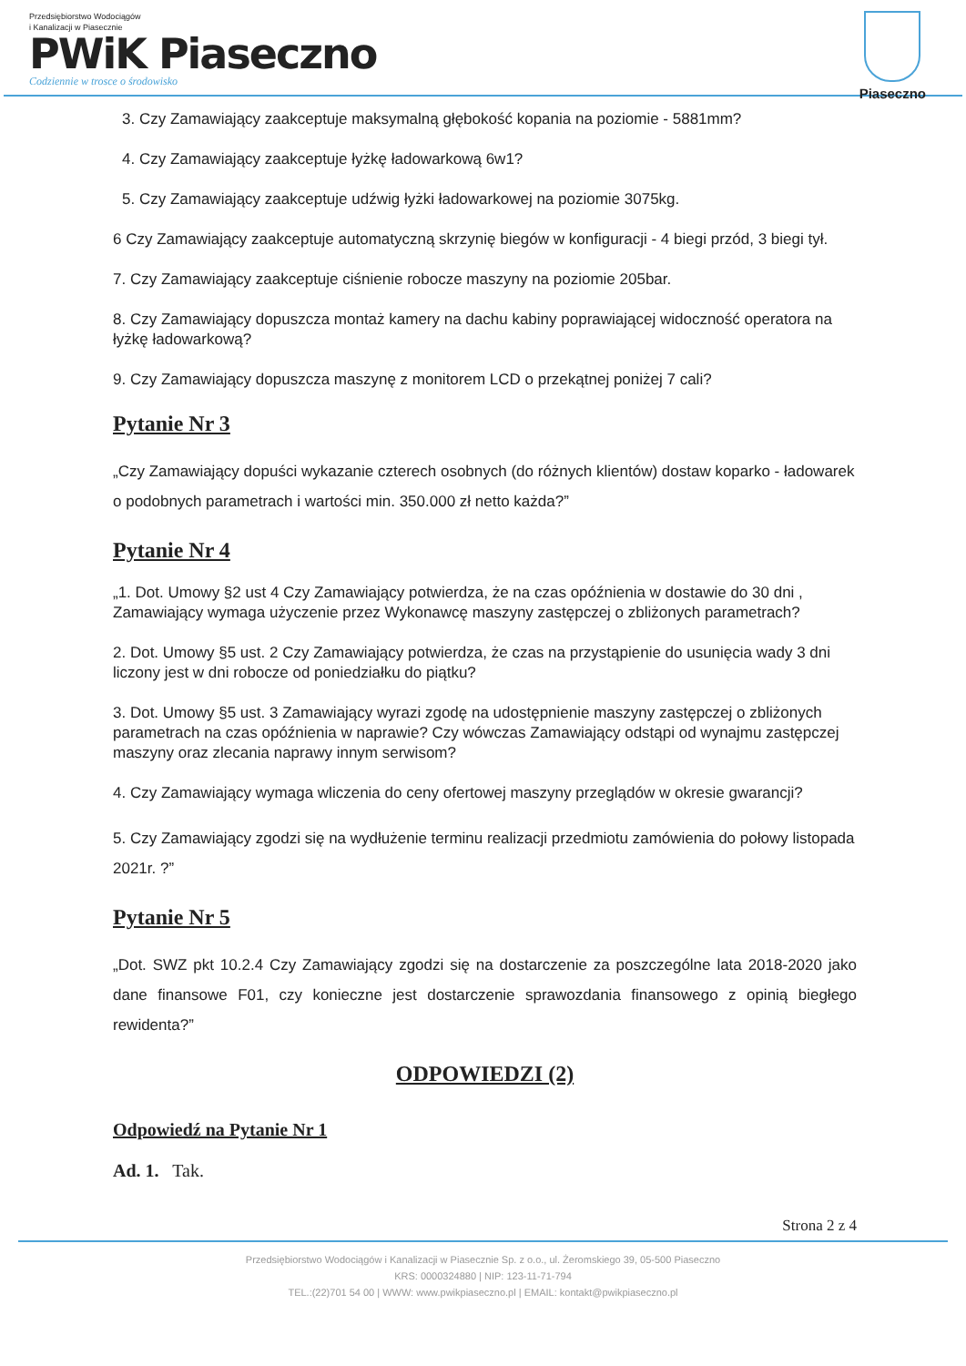Przedsiębiorstwo Wodociągów
i Kanalizacji w Piasecznie
PWiK Piaseczno
Codziennie w trosce o środowisko
Piaseczno
3. Czy Zamawiający zaakceptuje maksymalną głębokość kopania na poziomie - 5881mm?
4. Czy Zamawiający zaakceptuje łyżkę ładowarkową 6w1?
5. Czy Zamawiający zaakceptuje udźwig łyżki ładowarkowej na poziomie 3075kg.
6 Czy Zamawiający zaakceptuje automatyczną skrzynię biegów w konfiguracji - 4 biegi przód, 3 biegi tył.
7. Czy Zamawiający zaakceptuje ciśnienie robocze maszyny na poziomie 205bar.
8. Czy Zamawiający dopuszcza montaż kamery na dachu kabiny poprawiającej widoczność operatora na łyżkę ładowarkową?
9. Czy Zamawiający dopuszcza maszynę z monitorem LCD o przekątnej poniżej 7 cali?
Pytanie Nr 3
„Czy Zamawiający dopuści wykazanie czterech osobnych (do różnych klientów) dostaw koparko - ładowarek o podobnych parametrach i wartości min. 350.000 zł netto każda?”
Pytanie Nr 4
„1. Dot. Umowy §2 ust 4 Czy Zamawiający potwierdza, że na czas opóźnienia w dostawie do 30 dni , Zamawiający wymaga użyczenie przez Wykonawcę maszyny zastępczej o zbliżonych parametrach?
2. Dot. Umowy §5 ust. 2 Czy Zamawiający potwierdza, że czas na przystąpienie do usunięcia wady 3 dni liczony jest w dni robocze od poniedziałku do piątku?
3. Dot. Umowy §5 ust. 3 Zamawiający wyrazi zgodę na udostępnienie maszyny zastępczej o zbliżonych parametrach na czas opóźnienia w naprawie? Czy wówczas Zamawiający odstąpi od wynajmu zastępczej maszyny oraz zlecania naprawy innym serwisom?
4. Czy Zamawiający wymaga wliczenia do ceny ofertowej maszyny przeglądów w okresie gwarancji?
5. Czy Zamawiający zgodzi się na wydłużenie terminu realizacji przedmiotu zamówienia do połowy listopada 2021r. ?”
Pytanie Nr 5
„Dot. SWZ pkt 10.2.4 Czy Zamawiający zgodzi się na dostarczenie za poszczególne lata 2018-2020 jako dane finansowe F01, czy konieczne jest dostarczenie sprawozdania finansowego z opinią biegłego rewidenta?”
ODPOWIEDZI (2)
Odpowiedź na Pytanie Nr 1
Ad. 1. Tak.
Strona 2 z 4
Przedsiębiorstwo Wodociągów i Kanalizacji w Piasecznie Sp. z o.o., ul. Żeromskiego 39, 05-500 Piaseczno
KRS: 0000324880 | NIP: 123-11-71-794
TEL.:(22)701 54 00 | WWW: www.pwikpiaseczno.pl | EMAIL: kontakt@pwikpiaseczno.pl